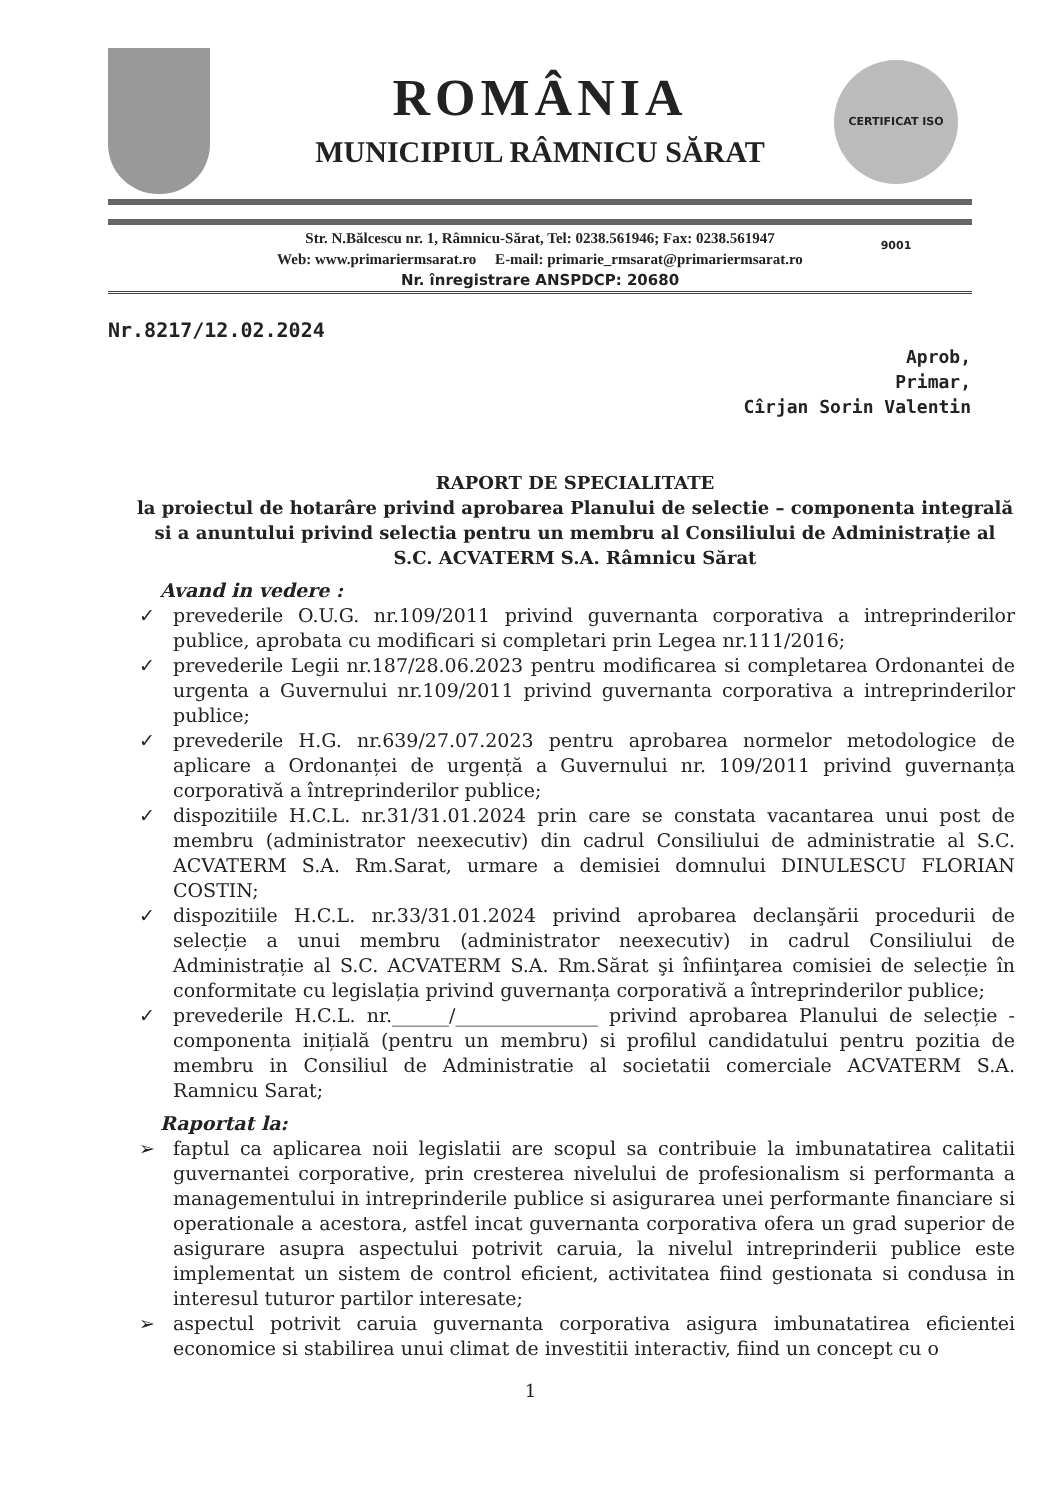CERTIFICAT ISO 9001
ROMÂNIA
MUNICIPIUL RÂMNICU SĂRAT
Str. N.Bălcescu nr. 1, Râmnicu-Sărat, Tel: 0238.561946; Fax: 0238.561947
Web: www.primariermsarat.ro E-mail: primarie_rmsarat@primariermsarat.ro
Nr. înregistrare ANSPDCP: 20680
Nr.8217/12.02.2024
Aprob,
Primar,
Cîrjan Sorin Valentin
RAPORT DE SPECIALITATE
la proiectul de hotarâre privind aprobarea Planului de selectie – componenta integrală si a anuntului privind selectia pentru un membru al Consiliului de Administrație al S.C. ACVATERM S.A. Râmnicu Sărat
Avand in vedere :
✓ prevederile O.U.G. nr.109/2011 privind guvernanta corporativa a intreprinderilor publice, aprobata cu modificari si completari prin Legea nr.111/2016;
✓ prevederile Legii nr.187/28.06.2023 pentru modificarea si completarea Ordonantei de urgenta a Guvernului nr.109/2011 privind guvernanta corporativa a intreprinderilor publice;
✓ prevederile H.G. nr.639/27.07.2023 pentru aprobarea normelor metodologice de aplicare a Ordonanței de urgență a Guvernului nr. 109/2011 privind guvernanța corporativă a întreprinderilor publice;
✓ dispozitiile H.C.L. nr.31/31.01.2024 prin care se constata vacantarea unui post de membru (administrator neexecutiv) din cadrul Consiliului de administratie al S.C. ACVATERM S.A. Rm.Sarat, urmare a demisiei domnului DINULESCU FLORIAN COSTIN;
✓ dispozitiile H.C.L. nr.33/31.01.2024 privind aprobarea declanşării procedurii de selecție a unui membru (administrator neexecutiv) in cadrul Consiliului de Administrație al S.C. ACVATERM S.A. Rm.Sărat şi înfiinţarea comisiei de selecție în conformitate cu legislația privind guvernanța corporativă a întreprinderilor publice;
✓ prevederile H.C.L. nr.______/_______________ privind aprobarea Planului de selecție - componenta inițială (pentru un membru) si profilul candidatului pentru pozitia de membru in Consiliul de Administratie al societatii comerciale ACVATERM S.A. Ramnicu Sarat;
Raportat la:
➢ faptul ca aplicarea noii legislatii are scopul sa contribuie la imbunatatirea calitatii guvernantei corporative, prin cresterea nivelului de profesionalism si performanta a managementului in intreprinderile publice si asigurarea unei performante financiare si operationale a acestora, astfel incat guvernanta corporativa ofera un grad superior de asigurare asupra aspectului potrivit caruia, la nivelul intreprinderii publice este implementat un sistem de control eficient, activitatea fiind gestionata si condusa in interesul tuturor partilor interesate;
➢ aspectul potrivit caruia guvernanta corporativa asigura imbunatatirea eficientei economice si stabilirea unui climat de investitii interactiv, fiind un concept cu o
1